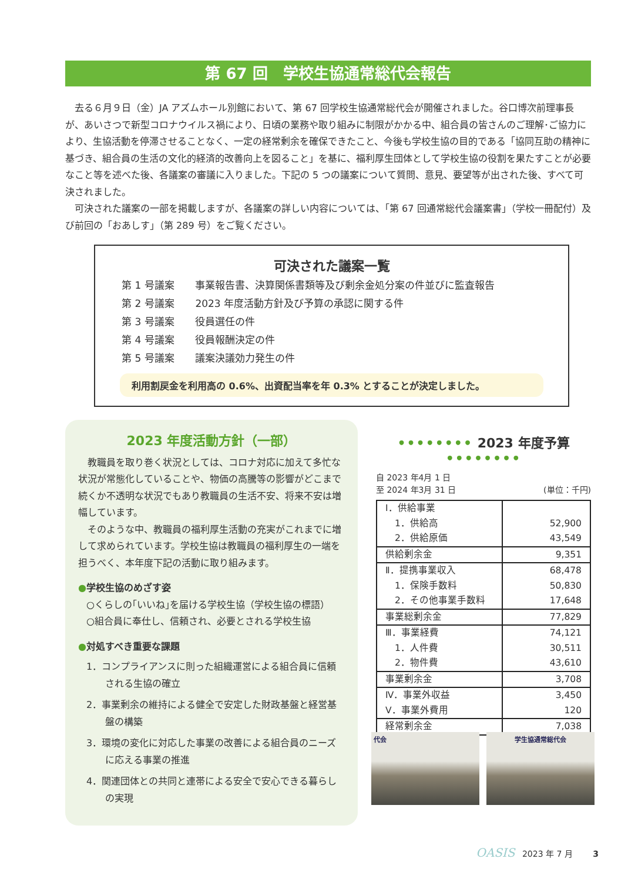第 67 回　学校生協通常総代会報告
去る６月９日（金）JA アズムホール別館において、第 67 回学校生協通常総代会が開催されました。谷口博次前理事長が、あいさつで新型コロナウイルス禍により、日頃の業務や取り組みに制限がかかる中、組合員の皆さんのご理解･ご協力により、生協活動を停滞させることなく、一定の経常剰余を確保できたこと、今後も学校生協の目的である「協同互助の精神に基づき、組合員の生活の文化的経済的改善向上を図ること」を基に、福利厚生団体として学校生協の役割を果たすことが必要なこと等を述べた後、各議案の審議に入りました。下記の 5 つの議案について質問、意見、要望等が出された後、すべて可決されました。
可決された議案の一部を掲載しますが、各議案の詳しい内容については、｢第 67 回通常総代会議案書｣（学校一冊配付）及び前回の「おあしす」（第 289 号）をご覧ください。
可決された議案一覧
第 1 号議案 事業報告書、決算関係書類等及び剰余金処分案の件並びに監査報告
第 2 号議案 2023 年度活動方針及び予算の承認に関する件
第 3 号議案 役員選任の件
第 4 号議案 役員報酬決定の件
第 5 号議案 議案決議効力発生の件
利用割戻金を利用高の 0.6%、出資配当率を年 0.3% とすることが決定しました。
2023 年度活動方針（一部）
教職員を取り巻く状況としては、コロナ対応に加えて多忙な状況が常態化していることや、物価の高騰等の影響がどこまで続くか不透明な状況でもあり教職員の生活不安、将来不安は増幅しています。
そのような中、教職員の福利厚生活動の充実がこれまでに増して求められています。学校生協は教職員の福利厚生の一端を担うべく、本年度下記の活動に取り組みます。
●学校生協のめざす姿
○くらしの｢いいね｣を届ける学校生協（学校生協の標語）
○組合員に奉仕し、信頼され、必要とされる学校生協
●対処すべき重要な課題
1．コンプライアンスに則った組織運営による組合員に信頼される生協の確立
2．事業剰余の維持による健全で安定した財政基盤と経営基盤の構築
3．環境の変化に対応した事業の改善による組合員のニーズに応える事業の推進
4．関連団体との共同と連帯による安全で安心できる暮らしの実現
•••••••• 2023 年度予算 ••••••••
自 2023 年4月 1 日
至 2024 年3月 31 日
(単位：千円)
| Ⅰ．供給事業 | |
| 1．供給高 | 52,900 |
| 2．供給原価 | 43,549 |
| 供給剰余金 | 9,351 |
| Ⅱ．提携事業収入 | 68,478 |
| 1．保険手数料 | 50,830 |
| 2．その他事業手数料 | 17,648 |
| 事業総剰余金 | 77,829 |
| Ⅲ．事業経費 | 74,121 |
| 1．人件費 | 30,511 |
| 2．物件費 | 43,610 |
| 事業剰余金 | 3,708 |
| Ⅳ．事業外収益 | 3,450 |
| Ⅴ．事業外費用 | 120 |
| 経常剰余金 | 7,038 |
代会 学生協通常総代会
OASIS 2023 年 7 月 3